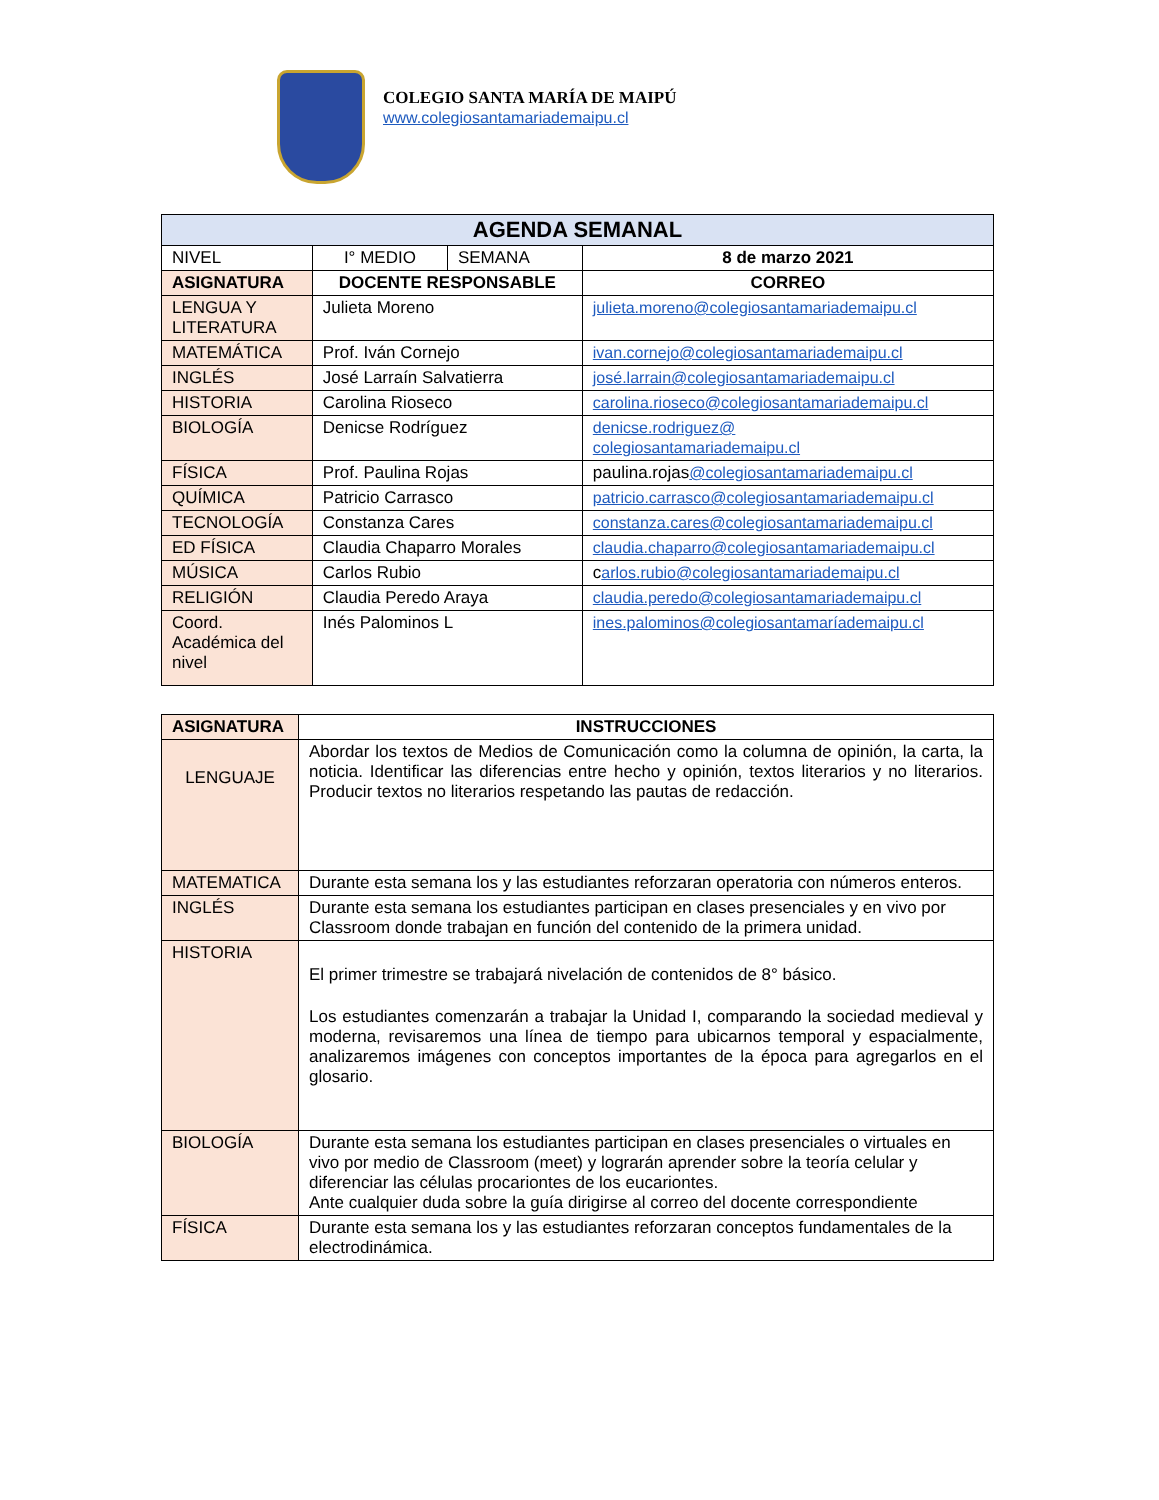COLEGIO SANTA MARÍA DE MAIPÚ
www.colegiosantamariademaipu.cl
| AGENDA SEMANAL | | | |
| --- | --- | --- | --- |
| NIVEL | I° MEDIO | SEMANA | 8 de marzo 2021 |
| ASIGNATURA | DOCENTE RESPONSABLE | | CORREO |
| LENGUA Y LITERATURA | Julieta Moreno | | julieta.moreno@colegiosantamariademaipu.cl |
| MATEMÁTICA | Prof. Iván Cornejo | | ivan.cornejo@colegiosantamariademaipu.cl |
| INGLÉS | José Larraín Salvatierra | | josé.larrain@colegiosantamariademaipu.cl |
| HISTORIA | Carolina Rioseco | | carolina.rioseco@colegiosantamariademaipu.cl |
| BIOLOGÍA | Denicse Rodríguez | | denicse.rodriguez@ colegiosantamariademaipu.cl |
| FÍSICA | Prof. Paulina Rojas | | paulina.rojas @colegiosantamariademaipu.cl |
| QUÍMICA | Patricio Carrasco | | patricio.carrasco@colegiosantamariademaipu.cl |
| TECNOLOGÍA | Constanza Cares | | constanza.cares@colegiosantamariademaipu.cl |
| ED FÍSICA | Claudia Chaparro Morales | | claudia.chaparro@colegiosantamariademaipu.cl |
| MÚSICA | Carlos Rubio | | c arlos.rubio@colegiosantamariademaipu.cl |
| RELIGIÓN | Claudia Peredo Araya | | claudia.peredo@colegiosantamariademaipu.cl |
| Coord. Académica del nivel | Inés Palominos L | | ines.palominos@colegiosantamaríademaipu.cl |
| ASIGNATURA | INSTRUCCIONES |
| --- | --- |
| LENGUAJE | Abordar los textos de Medios de Comunicación como la columna de opinión, la carta, la noticia. Identificar las diferencias entre hecho y opinión, textos literarios y no literarios. Producir textos no literarios respetando las pautas de redacción. |
| MATEMATICA | Durante esta semana los y las estudiantes reforzaran operatoria con números enteros. |
| INGLÉS | Durante esta semana los estudiantes participan en clases presenciales y en vivo por Classroom donde trabajan en función del contenido de la primera unidad. |
| HISTORIA | El primer trimestre se trabajará nivelación de contenidos de 8° básico. Los estudiantes comenzarán a trabajar la Unidad I, comparando la sociedad medieval y moderna, revisaremos una línea de tiempo para ubicarnos temporal y espacialmente, analizaremos imágenes con conceptos importantes de la época para agregarlos en el glosario. |
| BIOLOGÍA | Durante esta semana los estudiantes participan en clases presenciales o virtuales en vivo por medio de Classroom (meet) y lograrán aprender sobre la teoría celular y diferenciar las células procariontes de los eucariontes. Ante cualquier duda sobre la guía dirigirse al correo del docente correspondiente |
| FÍSICA | Durante esta semana los y las estudiantes reforzaran conceptos fundamentales de la electrodinámica. |